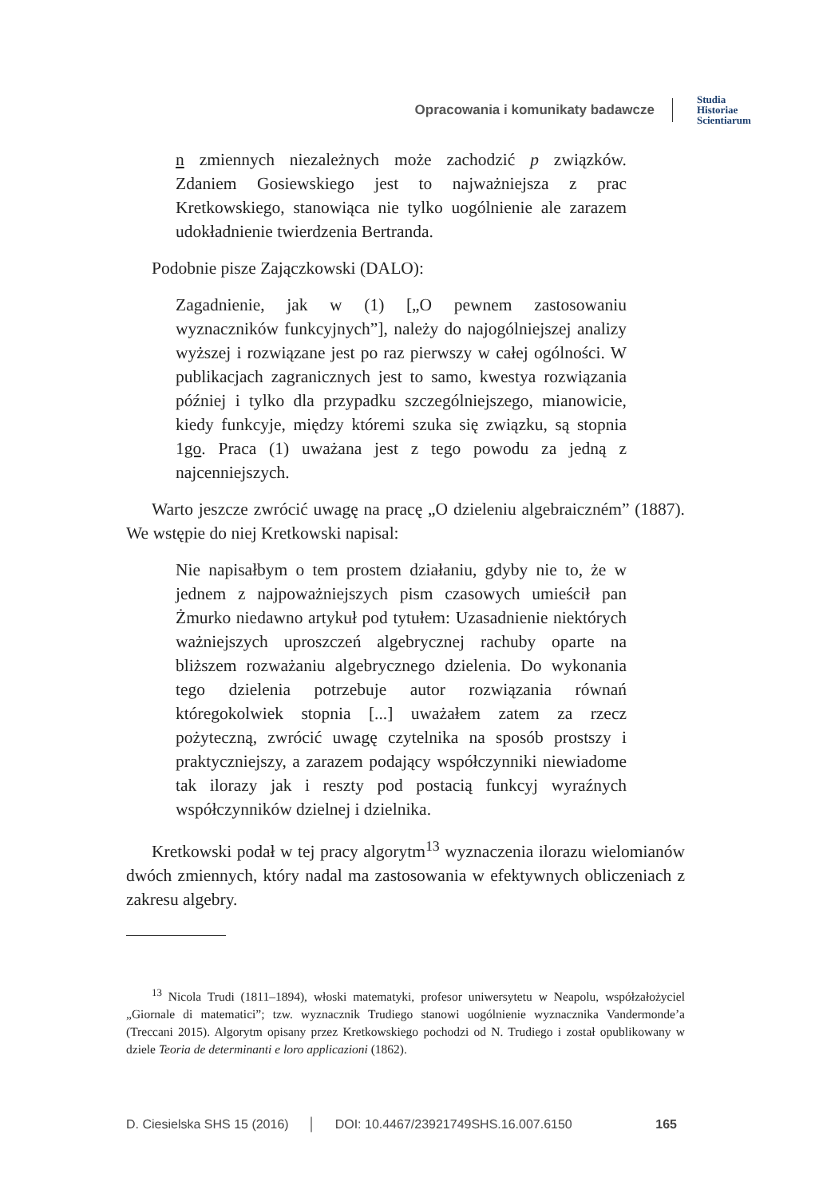Opracowania i komunikaty badawcze Studia
Historiae
Scientiarum
n zmiennych niezależnych może zachodzić p związków. Zdaniem Gosiewskiego jest to najważniejsza z prac Kretkowskiego, stanowiąca nie tylko uogólnienie ale zarazem udokładnienie twierdzenia Bertranda.
Podobnie pisze Zajączkowski (DALO):
Zagadnienie, jak w (1) [„O pewnem zastosowaniu wyznaczników funkcyjnych”], należy do najogólniejszej analizy wyższej i rozwiązane jest po raz pierwszy w całej ogólności. W publikacjach zagranicznych jest to samo, kwestya rozwiązania później i tylko dla przypadku szczególniejszego, mianowicie, kiedy funkcyje, między któremi szuka się związku, są stopnia 1go. Praca (1) uważana jest z tego powodu za jedną z najcenniejszych.
Warto jeszcze zwrócić uwagę na pracę „O dzieleniu algebraiczném” (1887). We wstępie do niej Kretkowski napisal:
Nie napisałbym o tem prostem działaniu, gdyby nie to, że w jednem z najpoważniejszych pism czasowych umieścił pan Żmurko niedawno artykuł pod tytułem: Uzasadnienie niektórych ważniejszych uproszczeń algebrycznej rachuby oparte na bliższem rozważaniu algebrycznego dzielenia. Do wykonania tego dzielenia potrzebuje autor rozwiązania równań któregokolwiek stopnia [...] uważałem zatem za rzecz pożyteczną, zwrócić uwagę czytelnika na sposób prostszy i praktyczniejszy, a zarazem podający współczynniki niewiadome tak ilorazy jak i reszty pod postacią funkcyj wyraźnych współczynników dzielnej i dzielnika.
Kretkowski podał w tej pracy algorytm<sup>13</sup> wyznaczenia ilorazu wielomianów dwóch zmiennych, który nadal ma zastosowania w efektywnych obliczeniach z zakresu algebry.
<sup>13</sup> Nicola Trudi (1811–1894), włoski matematyki, profesor uniwersytetu w Neapolu, współzałożyciel „Giornale di matematici”; tzw. wyznacznik Trudiego stanowi uogólnienie wyznacznika Vandermonde’a (Treccani 2015). Algorytm opisany przez Kretkowskiego pochodzi od N. Trudiego i został opublikowany w dziele Teoria de determinanti e loro applicazioni (1862).
D. Ciesielska SHS 15 (2016) │ DOI: 10.4467/23921749SHS.16.007.6150 165